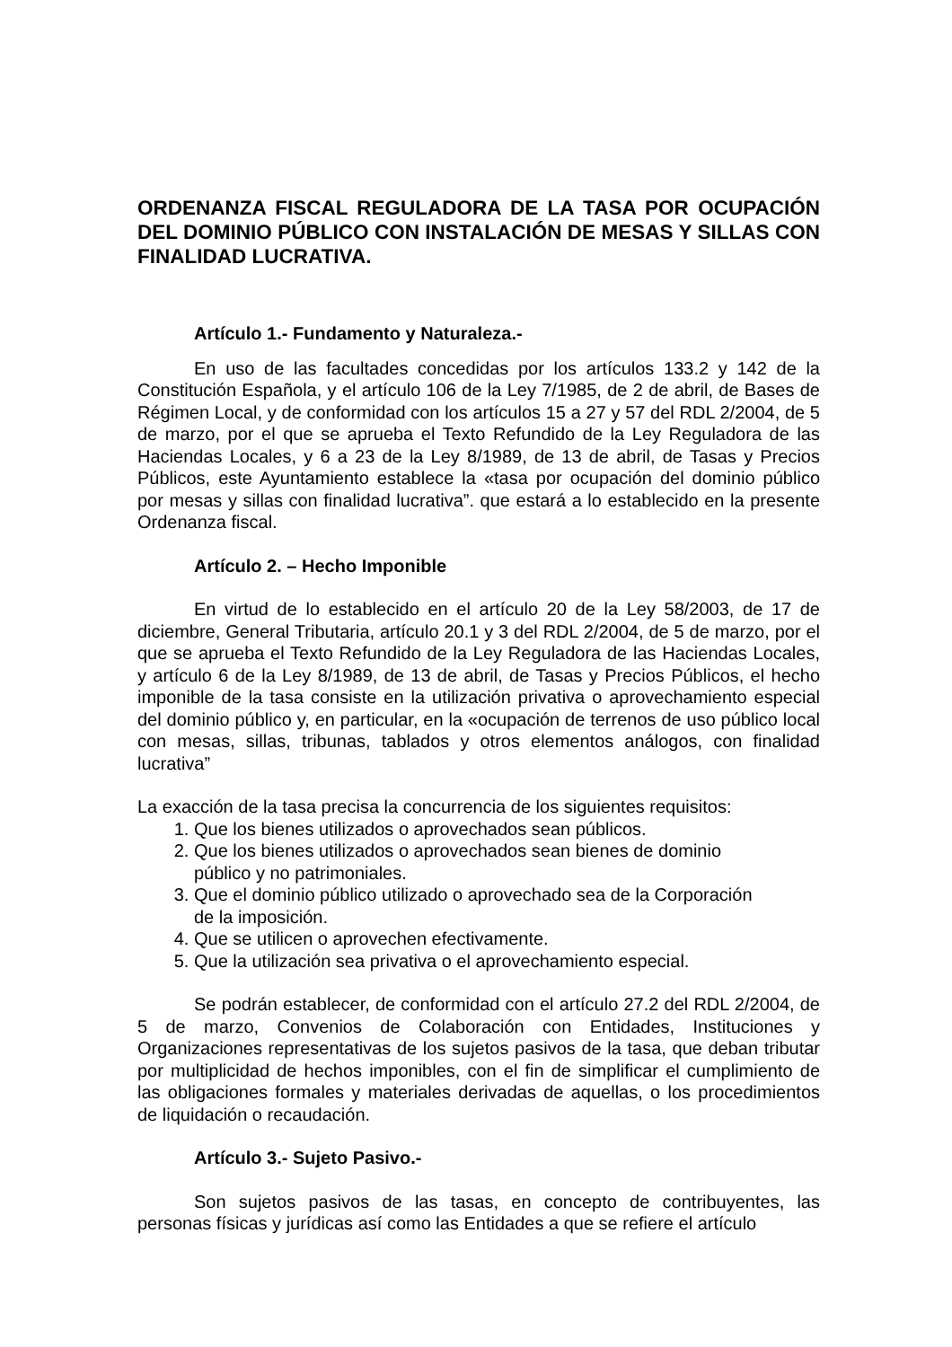ORDENANZA FISCAL REGULADORA DE LA TASA POR OCUPACIÓN DEL DOMINIO PÚBLICO CON INSTALACIÓN DE MESAS Y SILLAS CON FINALIDAD LUCRATIVA.
Artículo 1.- Fundamento y Naturaleza.-
En uso de las facultades concedidas por los artículos 133.2 y 142 de la Constitución Española, y el artículo 106 de la Ley 7/1985, de 2 de abril, de Bases de Régimen Local, y de conformidad con los artículos 15 a 27 y 57 del RDL 2/2004, de 5 de marzo, por el que se aprueba el Texto Refundido de la Ley Reguladora de las Haciendas Locales, y 6 a 23 de la Ley 8/1989, de 13 de abril, de Tasas y Precios Públicos, este Ayuntamiento establece la «tasa por ocupación del dominio público por mesas y sillas con finalidad lucrativa”. que estará a lo establecido en la presente Ordenanza fiscal.
Artículo 2. – Hecho Imponible
En virtud de lo establecido en el artículo 20 de la Ley 58/2003, de 17 de diciembre, General Tributaria, artículo 20.1 y 3 del RDL 2/2004, de 5 de marzo, por el que se aprueba el Texto Refundido de la Ley Reguladora de las Haciendas Locales, y artículo 6 de la Ley 8/1989, de 13 de abril, de Tasas y Precios Públicos, el hecho imponible de la tasa consiste en la utilización privativa o aprovechamiento especial del dominio público y, en particular, en la «ocupación de terrenos de uso público local con mesas, sillas, tribunas, tablados y otros elementos análogos, con finalidad lucrativa”
La exacción de la tasa precisa la concurrencia de los siguientes requisitos:
1. Que los bienes utilizados o aprovechados sean públicos.
2. Que los bienes utilizados o aprovechados sean bienes de dominio
público y no patrimoniales.
3. Que el dominio público utilizado o aprovechado sea de la Corporación
de la imposición.
4. Que se utilicen o aprovechen efectivamente.
5. Que la utilización sea privativa o el aprovechamiento especial.
Se podrán establecer, de conformidad con el artículo 27.2 del RDL 2/2004, de 5 de marzo, Convenios de Colaboración con Entidades, Instituciones y Organizaciones representativas de los sujetos pasivos de la tasa, que deban tributar por multiplicidad de hechos imponibles, con el fin de simplificar el cumplimiento de las obligaciones formales y materiales derivadas de aquellas, o los procedimientos de liquidación o recaudación.
Artículo 3.- Sujeto Pasivo.-
Son sujetos pasivos de las tasas, en concepto de contribuyentes, las personas físicas y jurídicas así como las Entidades a que se refiere el artículo